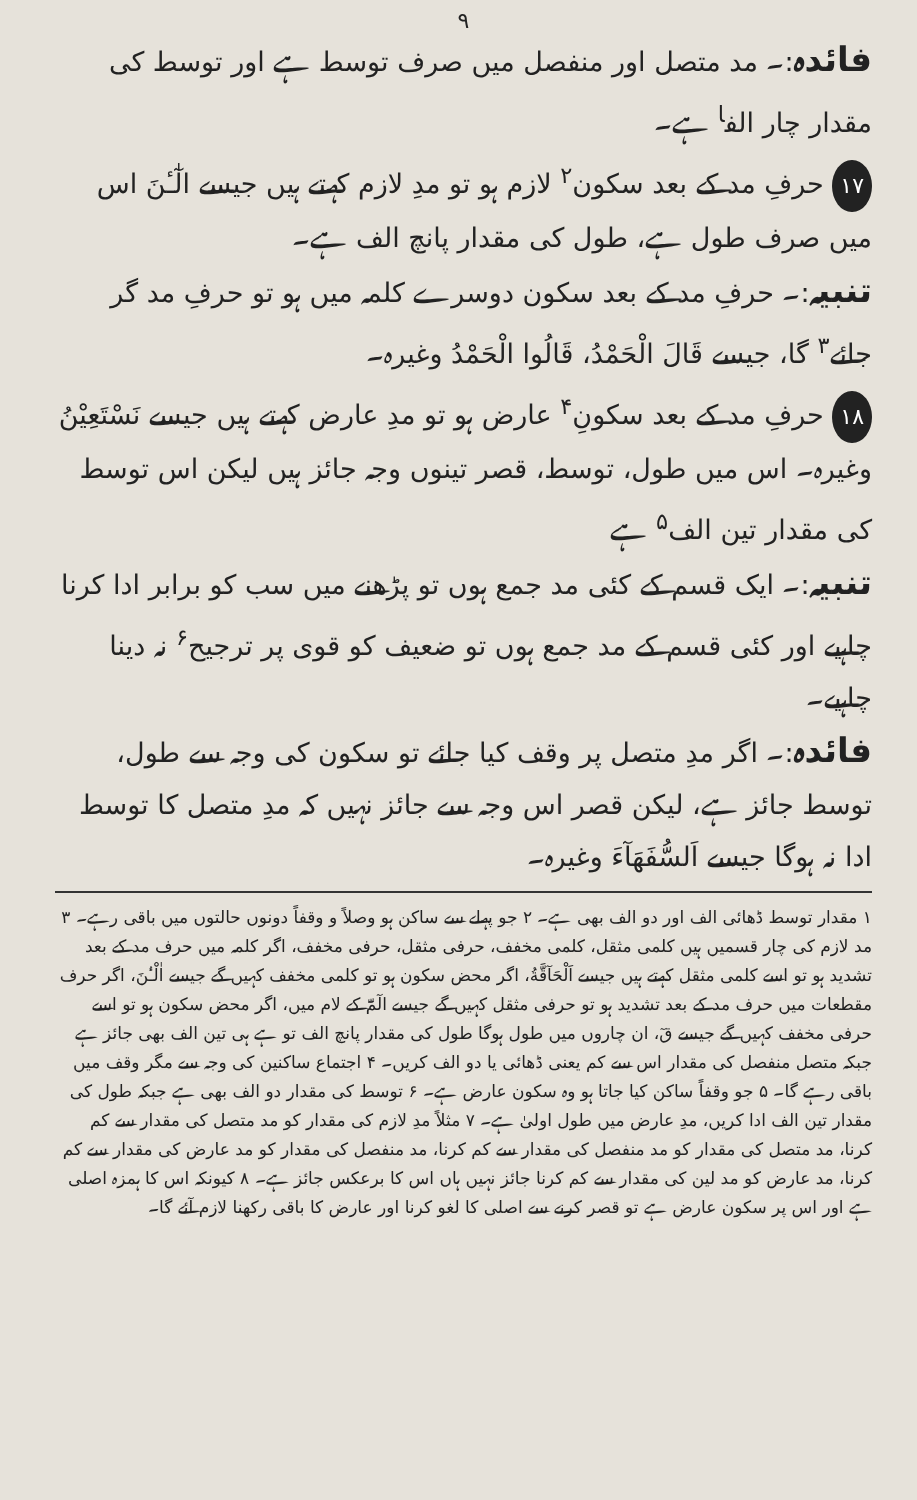۹
فائدہ:۔ مد متصل اور منفصل میں صرف توسط ہے اور توسط کی مقدار چار الف<sup>ا</sup> ہے۔
۱۷ حرفِ مد کے بعد سکون<sup>۲</sup> لازم ہو تو مدِ لازم کہتے ہیں جیسے الٰٓـٔنَ اس میں صرف طول ہے، طول کی مقدار پانچ الف ہے۔
تنبیہ:۔ حرفِ مد کے بعد سکون دوسرے کلمہ میں ہو تو حرفِ مد گر جائے<sup>۳</sup> گا، جیسے قَالَ الْحَمْدُ، قَالُوا الْحَمْدُ وغیرہ۔
۱۸ حرفِ مد کے بعد سکونِ<sup>۴</sup> عارض ہو تو مدِ عارض کہتے ہیں جیسے نَسْتَعِیْنُ وغیرہ۔ اس میں طول، توسط، قصر تینوں وجہ جائز ہیں لیکن اس توسط کی مقدار تین الف<sup>۵</sup> ہے
تنبیہ:۔ ایک قسم کے کئی مد جمع ہوں تو پڑھنے میں سب کو برابر ادا کرنا چاہیے اور کئی قسم کے مد جمع ہوں تو ضعیف کو قوی پر ترجیح<sup>۶</sup> نہ دینا چاہیے۔
فائدہ:۔ اگر مدِ متصل پر وقف کیا جائے تو سکون کی وجہ سے طول، توسط جائز ہے، لیکن قصر اس وجہ سے جائز نہیں کہ مدِ متصل کا توسط ادا نہ ہوگا جیسے اَلسُّفَهَآءَ وغیرہ۔
۱ مقدار توسط ڈھائی الف اور دو الف بھی ہے۔ ۲ جو پہلے سے ساکن ہو وصلاً و وقفاً دونوں حالتوں میں باقی رہے۔ ۳ مد لازم کی چار قسمیں ہیں کلمی مثقل، کلمی مخفف، حرفی مثقل، حرفی مخفف، اگر کلمہ میں حرف مد کے بعد تشدید ہو تو اسے کلمی مثقل کہتے ہیں جیسے اَلْحَآقَّةُ، اگر محض سکون ہو تو کلمی مخفف کہیں گے جیسے اٰلْـٰٔنَ، اگر حرف مقطعات میں حرف مد کے بعد تشدید ہو تو حرفی مثقل کہیں گے جیسے الٓمّٓ کے لام میں، اگر محض سکون ہو تو اسے حرفی مخفف کہیں گے جیسے قٓ، ان چاروں میں طول ہوگا طول کی مقدار پانچ الف تو ہے ہی تین الف بھی جائز ہے جبکہ متصل منفصل کی مقدار اس سے کم یعنی ڈھائی یا دو الف کریں۔ ۴ اجتماع ساکنین کی وجہ سے مگر وقف میں باقی رہے گا۔ ۵ جو وقفاً ساکن کیا جاتا ہو وہ سکون عارض ہے۔ ۶ توسط کی مقدار دو الف بھی ہے جبکہ طول کی مقدار تین الف ادا کریں، مدِ عارض میں طول اولیٰ ہے۔ ۷ مثلاً مدِ لازم کی مقدار کو مد متصل کی مقدار سے کم کرنا، مد متصل کی مقدار کو مد منفصل کی مقدار سے کم کرنا، مد منفصل کی مقدار کو مد عارض کی مقدار سے کم کرنا، مد عارض کو مد لین کی مقدار سے کم کرنا جائز نہیں ہاں اس کا برعکس جائز ہے۔ ۸ کیونکہ اس کا ہمزہ اصلی ہے اور اس پر سکون عارض ہے تو قصر کرنے سے اصلی کا لغو کرنا اور عارض کا باقی رکھنا لازم آئے گا۔